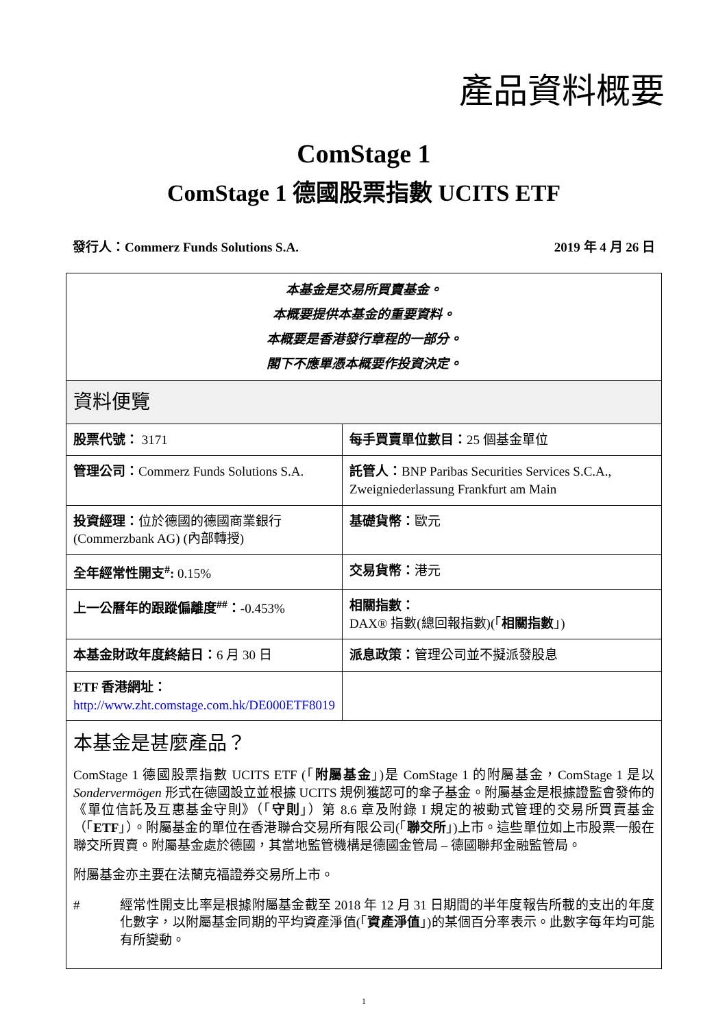產品資料概要
ComStage 1
ComStage 1 德國股票指數 UCITS ETF
發行人：Commerz Funds Solutions S.A. 2019 年 4 月 26 日
| 本基金是交易所買賣基金。 本概要提供本基金的重要資料。 本概要是香港發行章程的一部分。 閣下不應單憑本概要作投資決定。 | |
| 資料便覽 | |
| 股票代號： 3171 | 每手買賣單位數目： 25 個基金單位 |
| 管理公司： Commerz Funds Solutions S.A. | 託管人： BNP Paribas Securities Services S.C.A., Zweigniederlassung Frankfurt am Main |
| 投資經理： 位於德國的德國商業銀行 (Commerzbank AG) (內部轉授) | 基礎貨幣： 歐元 |
| 全年經常性開支<sup>#</sup>: 0.15% | 交易貨幣： 港元 |
| 上一公曆年的跟蹤偏離度<sup>##</sup>： -0.453% | 相關指數： DAX® 指數(總回報指數)(「 相關指數 」) |
| 本基金財政年度終結日： 6 月 30 日 | 派息政策： 管理公司並不擬派發股息 |
| ETF 香港網址： http://www.zht.comstage.com.hk/DE000ETF8019 | |
| 本基金是甚麼產品？ ComStage 1 德國股票指數 UCITS ETF (「 附屬基金 」)是 ComStage 1 的附屬基金，ComStage 1 是以 Sondervermögen 形式在德國設立並根據 UCITS 規例獲認可的傘子基金。附屬基金是根據證監會發佈的《單位信託及互惠基金守則》（「 守則 」）第 8.6 章及附錄 I 規定的被動式管理的交易所買賣基金（「 ETF 」）。附屬基金的單位在香港聯合交易所有限公司(「 聯交所 」)上市。這些單位如上市股票一般在聯交所買賣。附屬基金處於德國，其當地監管機構是德國金管局 – 德國聯邦金融監管局。 附屬基金亦主要在法蘭克福證券交易所上市。 # 經常性開支比率是根據附屬基金截至 2018 年 12 月 31 日期間的半年度報告所載的支出的年度化數字，以附屬基金同期的平均資產淨值(「 資產淨值 」)的某個百分率表示。此數字每年均可能有所變動。 | |
1